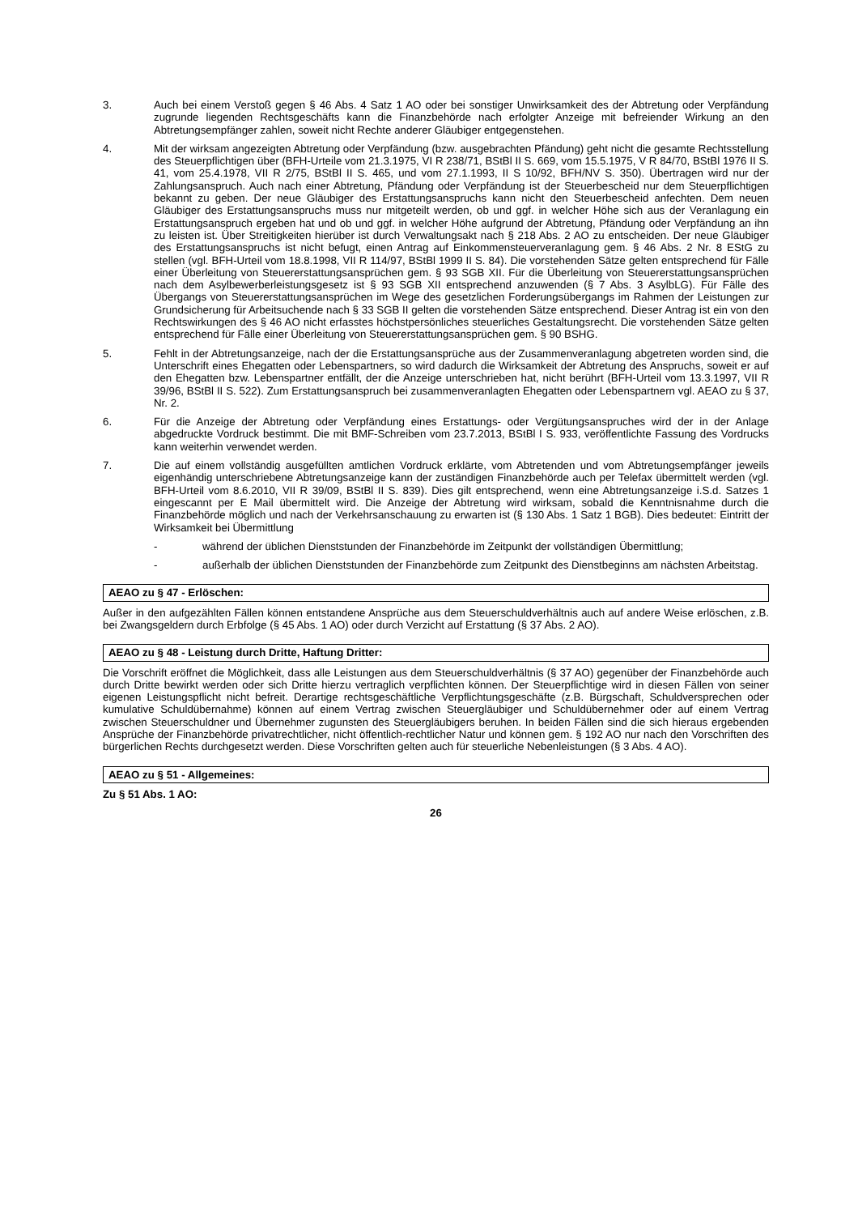3. Auch bei einem Verstoß gegen § 46 Abs. 4 Satz 1 AO oder bei sonstiger Unwirksamkeit des der Abtretung oder Verpfändung zugrunde liegenden Rechtsgeschäfts kann die Finanzbehörde nach erfolgter Anzeige mit befreiender Wirkung an den Abtretungsempfänger zahlen, soweit nicht Rechte anderer Gläubiger entgegenstehen.
4. Mit der wirksam angezeigten Abtretung oder Verpfändung (bzw. ausgebrachten Pfändung) geht nicht die gesamte Rechtsstellung des Steuerpflichtigen über (BFH-Urteile vom 21.3.1975, VI R 238/71, BStBl II S. 669, vom 15.5.1975, V R 84/70, BStBl 1976 II S. 41, vom 25.4.1978, VII R 2/75, BStBl II S. 465, und vom 27.1.1993, II S 10/92, BFH/NV S. 350). Übertragen wird nur der Zahlungsanspruch. Auch nach einer Abtretung, Pfändung oder Verpfändung ist der Steuerbescheid nur dem Steuerpflichtigen bekannt zu geben. Der neue Gläubiger des Erstattungsanspruchs kann nicht den Steuerbescheid anfechten. Dem neuen Gläubiger des Erstattungsanspruchs muss nur mitgeteilt werden, ob und ggf. in welcher Höhe sich aus der Veranlagung ein Erstattungsanspruch ergeben hat und ob und ggf. in welcher Höhe aufgrund der Abtretung, Pfändung oder Verpfändung an ihn zu leisten ist. Über Streitigkeiten hierüber ist durch Verwaltungsakt nach § 218 Abs. 2 AO zu entscheiden. Der neue Gläubiger des Erstattungsanspruchs ist nicht befugt, einen Antrag auf Einkommensteuerveranlagung gem. § 46 Abs. 2 Nr. 8 EStG zu stellen (vgl. BFH-Urteil vom 18.8.1998, VII R 114/97, BStBl 1999 II S. 84). Die vorstehenden Sätze gelten entsprechend für Fälle einer Überleitung von Steuererstattungsansprüchen gem. § 93 SGB XII. Für die Überleitung von Steuererstattungsansprüchen nach dem Asylbewerberleistungsgesetz ist § 93 SGB XII entsprechend anzuwenden (§ 7 Abs. 3 AsylbLG). Für Fälle des Übergangs von Steuererstattungsansprüchen im Wege des gesetzlichen Forderungsübergangs im Rahmen der Leistungen zur Grundsicherung für Arbeitsuchende nach § 33 SGB II gelten die vorstehenden Sätze entsprechend. Dieser Antrag ist ein von den Rechtswirkungen des § 46 AO nicht erfasstes höchstpersönliches steuerliches Gestaltungsrecht. Die vorstehenden Sätze gelten entsprechend für Fälle einer Überleitung von Steuererstattungsansprüchen gem. § 90 BSHG.
5. Fehlt in der Abtretungsanzeige, nach der die Erstattungsansprüche aus der Zusammenveranlagung abgetreten worden sind, die Unterschrift eines Ehegatten oder Lebenspartners, so wird dadurch die Wirksamkeit der Abtretung des Anspruchs, soweit er auf den Ehegatten bzw. Lebenspartner entfällt, der die Anzeige unterschrieben hat, nicht berührt (BFH-Urteil vom 13.3.1997, VII R 39/96, BStBl II S. 522). Zum Erstattungsanspruch bei zusammenveranlagten Ehegatten oder Lebenspartnern vgl. AEAO zu § 37, Nr. 2.
6. Für die Anzeige der Abtretung oder Verpfändung eines Erstattungs- oder Vergütungsanspruches wird der in der Anlage abgedruckte Vordruck bestimmt. Die mit BMF-Schreiben vom 23.7.2013, BStBl I S. 933, veröffentlichte Fassung des Vordrucks kann weiterhin verwendet werden.
7. Die auf einem vollständig ausgefüllten amtlichen Vordruck erklärte, vom Abtretenden und vom Abtretungsempfänger jeweils eigenhändig unterschriebene Abtretungsanzeige kann der zuständigen Finanzbehörde auch per Telefax übermittelt werden (vgl. BFH-Urteil vom 8.6.2010, VII R 39/09, BStBl II S. 839). Dies gilt entsprechend, wenn eine Abtretungsanzeige i.S.d. Satzes 1 eingescannt per E Mail übermittelt wird. Die Anzeige der Abtretung wird wirksam, sobald die Kenntnisnahme durch die Finanzbehörde möglich und nach der Verkehrsanschauung zu erwarten ist (§ 130 Abs. 1 Satz 1 BGB). Dies bedeutet: Eintritt der Wirksamkeit bei Übermittlung
- während der üblichen Dienststunden der Finanzbehörde im Zeitpunkt der vollständigen Übermittlung;
- außerhalb der üblichen Dienststunden der Finanzbehörde zum Zeitpunkt des Dienstbeginns am nächsten Arbeitstag.
AEAO zu § 47 - Erlöschen:
Außer in den aufgezählten Fällen können entstandene Ansprüche aus dem Steuerschuldverhältnis auch auf andere Weise erlöschen, z.B. bei Zwangsgeldern durch Erbfolge (§ 45 Abs. 1 AO) oder durch Verzicht auf Erstattung (§ 37 Abs. 2 AO).
AEAO zu § 48 - Leistung durch Dritte, Haftung Dritter:
Die Vorschrift eröffnet die Möglichkeit, dass alle Leistungen aus dem Steuerschuldverhältnis (§ 37 AO) gegenüber der Finanzbehörde auch durch Dritte bewirkt werden oder sich Dritte hierzu vertraglich verpflichten können. Der Steuerpflichtige wird in diesen Fällen von seiner eigenen Leistungspflicht nicht befreit. Derartige rechtsgeschäftliche Verpflichtungsgeschäfte (z.B. Bürgschaft, Schuldversprechen oder kumulative Schuldübernahme) können auf einem Vertrag zwischen Steuergläubiger und Schuldübernehmer oder auf einem Vertrag zwischen Steuerschuldner und Übernehmer zugunsten des Steuergläubigers beruhen. In beiden Fällen sind die sich hieraus ergebenden Ansprüche der Finanzbehörde privatrechtlicher, nicht öffentlich-rechtlicher Natur und können gem. § 192 AO nur nach den Vorschriften des bürgerlichen Rechts durchgesetzt werden. Diese Vorschriften gelten auch für steuerliche Nebenleistungen (§ 3 Abs. 4 AO).
AEAO zu § 51 - Allgemeines:
Zu § 51 Abs. 1 AO:
26